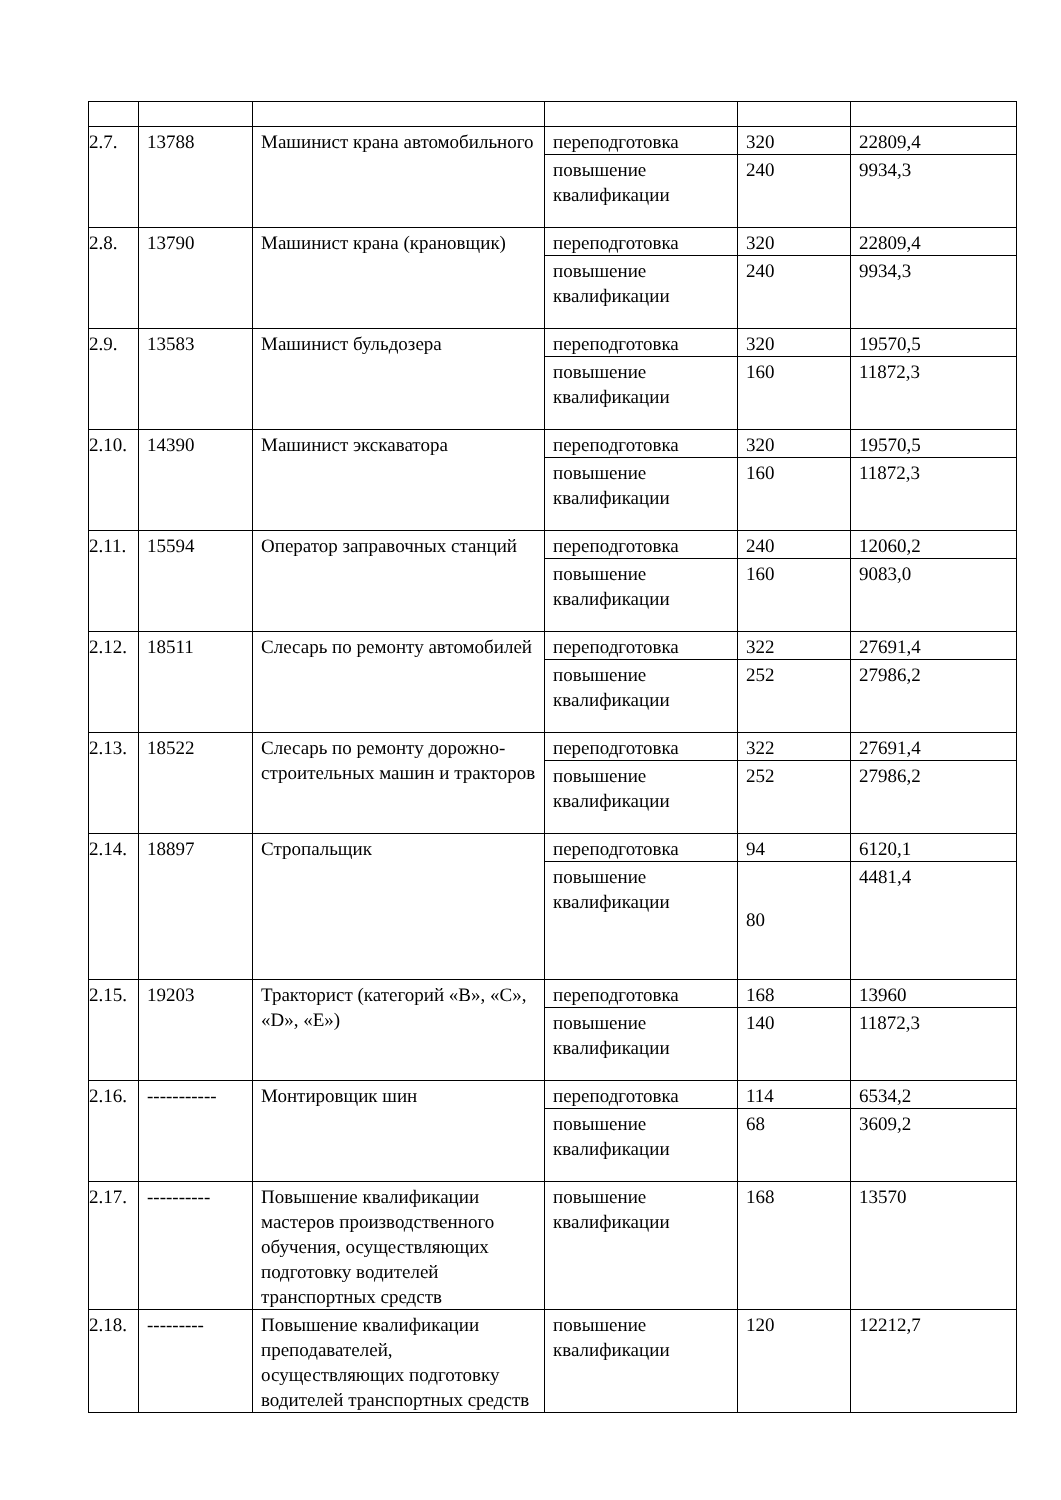| 2.7. | 13788 | Машинист крана автомобильного | переподготовка | 320 | 22809,4 |
| | | | повышение квалификации | 240 | 9934,3 |
| 2.8. | 13790 | Машинист крана (крановщик) | переподготовка | 320 | 22809,4 |
| | | | повышение квалификации | 240 | 9934,3 |
| 2.9. | 13583 | Машинист бульдозера | переподготовка | 320 | 19570,5 |
| | | | повышение квалификации | 160 | 11872,3 |
| 2.10. | 14390 | Машинист экскаватора | переподготовка | 320 | 19570,5 |
| | | | повышение квалификации | 160 | 11872,3 |
| 2.11. | 15594 | Оператор заправочных станций | переподготовка | 240 | 12060,2 |
| | | | повышение квалификации | 160 | 9083,0 |
| 2.12. | 18511 | Слесарь по ремонту автомобилей | переподготовка | 322 | 27691,4 |
| | | | повышение квалификации | 252 | 27986,2 |
| 2.13. | 18522 | Слесарь по ремонту дорожно-строительных машин и тракторов | переподготовка | 322 | 27691,4 |
| | | | повышение квалификации | 252 | 27986,2 |
| 2.14. | 18897 | Стропальщик | переподготовка | 94 | 6120,1 |
| | | | повышение квалификации | 80 | 4481,4 |
| 2.15. | 19203 | Тракторист (категорий «В», «С», «D», «Е») | переподготовка | 168 | 13960 |
| | | | повышение квалификации | 140 | 11872,3 |
| 2.16. | ----------- | Монтировщик шин | переподготовка | 114 | 6534,2 |
| | | | повышение квалификации | 68 | 3609,2 |
| 2.17. | ---------- | Повышение квалификации мастеров производственного обучения, осуществляющих подготовку водителей транспортных средств | повышение квалификации | 168 | 13570 |
| 2.18. | --------- | Повышение квалификации преподавателей, осуществляющих подготовку водителей транспортных средств | повышение квалификации | 120 | 12212,7 |